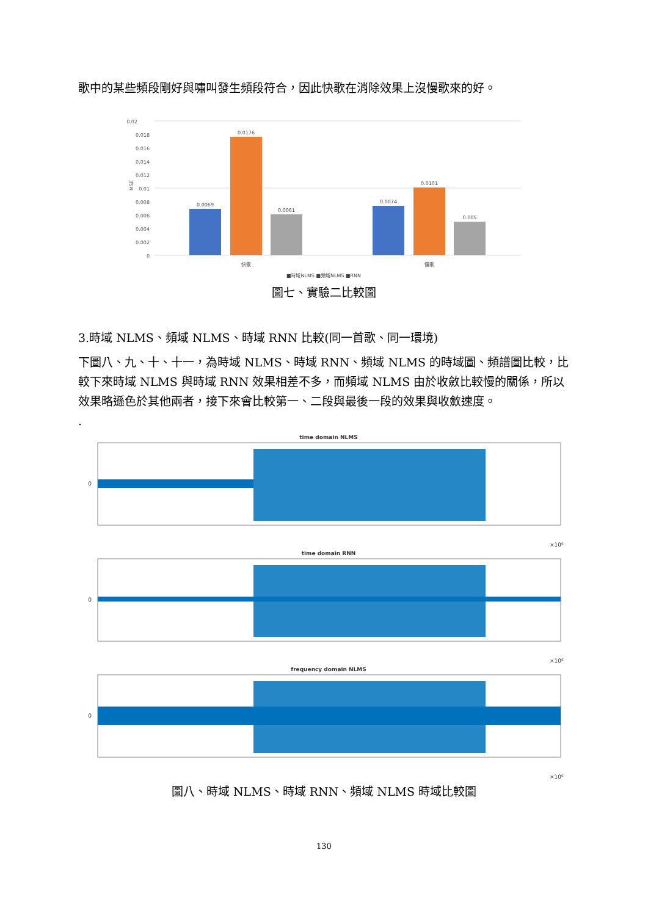歌中的某些頻段剛好與嘯叫發生頻段符合，因此快歌在消除效果上沒慢歌來的好。
0.02
0.018
0.016
0.014
0.012
0.01
0.008
0.006
0.004
0.002
0
MSE
0.0069
0.0176
0.0061
0.0074
0.0101
0.005
快歌
慢歌
■時域NLMS ■頻域NLMS ■RNN
圖七、實驗二比較圖
3.時域 NLMS、頻域 NLMS、時域 RNN 比較(同一首歌、同一環境)
下圖八、九、十、十一，為時域 NLMS、時域 RNN、頻域 NLMS 的時域圖、頻譜圖比較，比較下來時域 NLMS 與時域 RNN 效果相差不多，而頻域 NLMS 由於收斂比較慢的關係，所以效果略遜色於其他兩者，接下來會比較第一、二段與最後一段的效果與收斂速度。
.
time domain NLMS
0
×10⁶
time domain RNN
0
×10⁶
frequency domain NLMS
0
×10⁶
圖八、時域 NLMS、時域 RNN、頻域 NLMS 時域比較圖
130